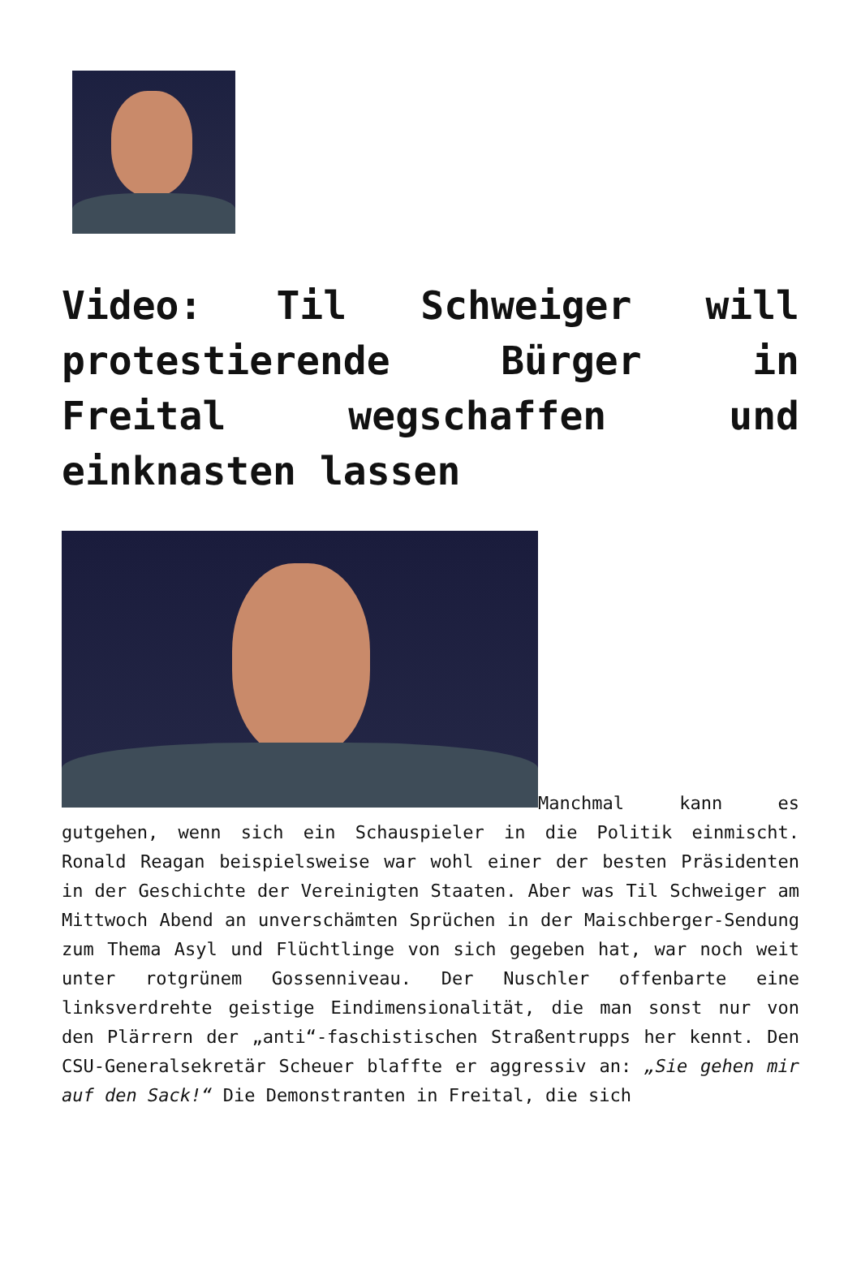Video: Til Schweiger will protestierende Bürger in Freital wegschaffen und einknasten lassen
Manchmal kann es gutgehen, wenn sich ein Schauspieler in die Politik einmischt. Ronald Reagan beispielsweise war wohl einer der besten Präsidenten in der Geschichte der Vereinigten Staaten. Aber was Til Schweiger am Mittwoch Abend an unverschämten Sprüchen in der Maischberger-Sendung zum Thema Asyl und Flüchtlinge von sich gegeben hat, war noch weit unter rotgrünem Gossenniveau. Der Nuschler offenbarte eine linksverdrehte geistige Eindimensionalität, die man sonst nur von den Plärrern der „anti“-faschistischen Straßentrupps her kennt. Den CSU-Generalsekretär Scheuer blaffte er aggressiv an: „Sie gehen mir auf den Sack!“ Die Demonstranten in Freital, die sich